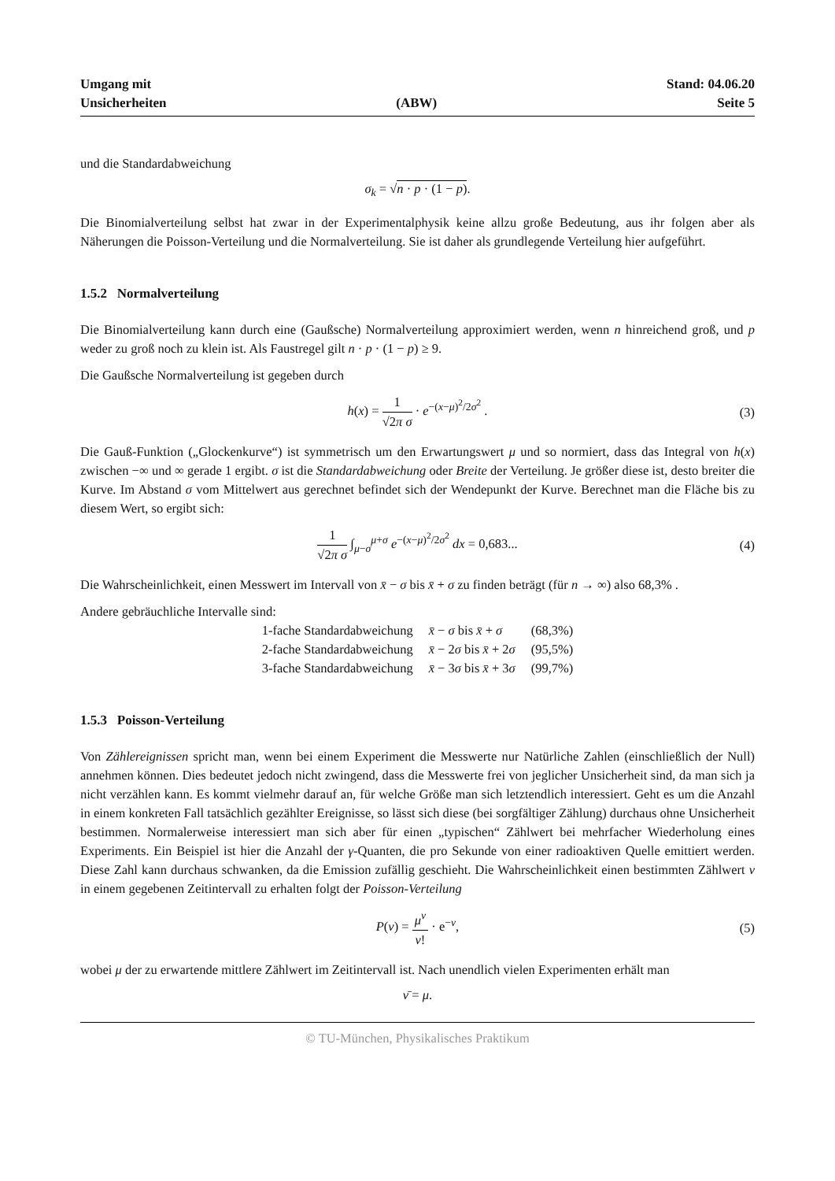Umgang mit
Unsicherheiten
(ABW) Stand: 04.06.20
Seite 5
und die Standardabweichung
σ<sub>k</sub> = √n · p · (1 − p).
Die Binomialverteilung selbst hat zwar in der Experimentalphysik keine allzu große Bedeutung, aus ihr folgen aber als Näherungen die Poisson-Verteilung und die Normalverteilung. Sie ist daher als grundlegende Verteilung hier aufgeführt.
1.5.2 Normalverteilung
Die Binomialverteilung kann durch eine (Gaußsche) Normalverteilung approximiert werden, wenn n hinreichend groß, und p weder zu groß noch zu klein ist. Als Faustregel gilt n · p · (1 − p) ≥ 9.
Die Gaußsche Normalverteilung ist gegeben durch
h(x) = 1 √2π σ · e<sup>−(x−μ)<sup>2</sup>/2σ<sup>2</sup></sup> . (3)
Die Gauß-Funktion („Glockenkurve“) ist symmetrisch um den Erwartungswert μ und so normiert, dass das Integral von h(x) zwischen −∞ und ∞ gerade 1 ergibt. σ ist die Standardabweichung oder Breite der Verteilung. Je größer diese ist, desto breiter die Kurve. Im Abstand σ vom Mittelwert aus gerechnet befindet sich der Wendepunkt der Kurve. Berechnet man die Fläche bis zu diesem Wert, so ergibt sich:
1 √2π σ ∫<sub>μ−σ</sub><sup>μ+σ</sup> e<sup>−(x−μ)<sup>2</sup>/2σ<sup>2</sup></sup> dx = 0,683... (4)
Die Wahrscheinlichkeit, einen Messwert im Intervall von x̄ − σ bis x̄ + σ zu finden beträgt (für n → ∞) also 68,3% .
Andere gebräuchliche Intervalle sind:
| 1-fache Standardabweichung | x̄ − σ bis x̄ + σ | (68,3%) |
| 2-fache Standardabweichung | x̄ − 2 σ bis x̄ + 2 σ | (95,5%) |
| 3-fache Standardabweichung | x̄ − 3 σ bis x̄ + 3 σ | (99,7%) |
1.5.3 Poisson-Verteilung
Von Zählereignissen spricht man, wenn bei einem Experiment die Messwerte nur Natürliche Zahlen (einschließlich der Null) annehmen können. Dies bedeutet jedoch nicht zwingend, dass die Messwerte frei von jeglicher Unsicherheit sind, da man sich ja nicht verzählen kann. Es kommt vielmehr darauf an, für welche Größe man sich letztendlich interessiert. Geht es um die Anzahl in einem konkreten Fall tatsächlich gezählter Ereignisse, so lässt sich diese (bei sorgfältiger Zählung) durchaus ohne Unsicherheit bestimmen. Normalerweise interessiert man sich aber für einen „typischen“ Zählwert bei mehrfacher Wiederholung eines Experiments. Ein Beispiel ist hier die Anzahl der γ-Quanten, die pro Sekunde von einer radioaktiven Quelle emittiert werden. Diese Zahl kann durchaus schwanken, da die Emission zufällig geschieht. Die Wahrscheinlichkeit einen bestimmten Zählwert ν in einem gegebenen Zeitintervall zu erhalten folgt der Poisson-Verteilung
P(ν) = μ<sup>ν</sup> ν! · e<sup>−ν</sup>, (5)
wobei μ der zu erwartende mittlere Zählwert im Zeitintervall ist. Nach unendlich vielen Experimenten erhält man
ν̄ = μ.
© TU-München, Physikalisches Praktikum